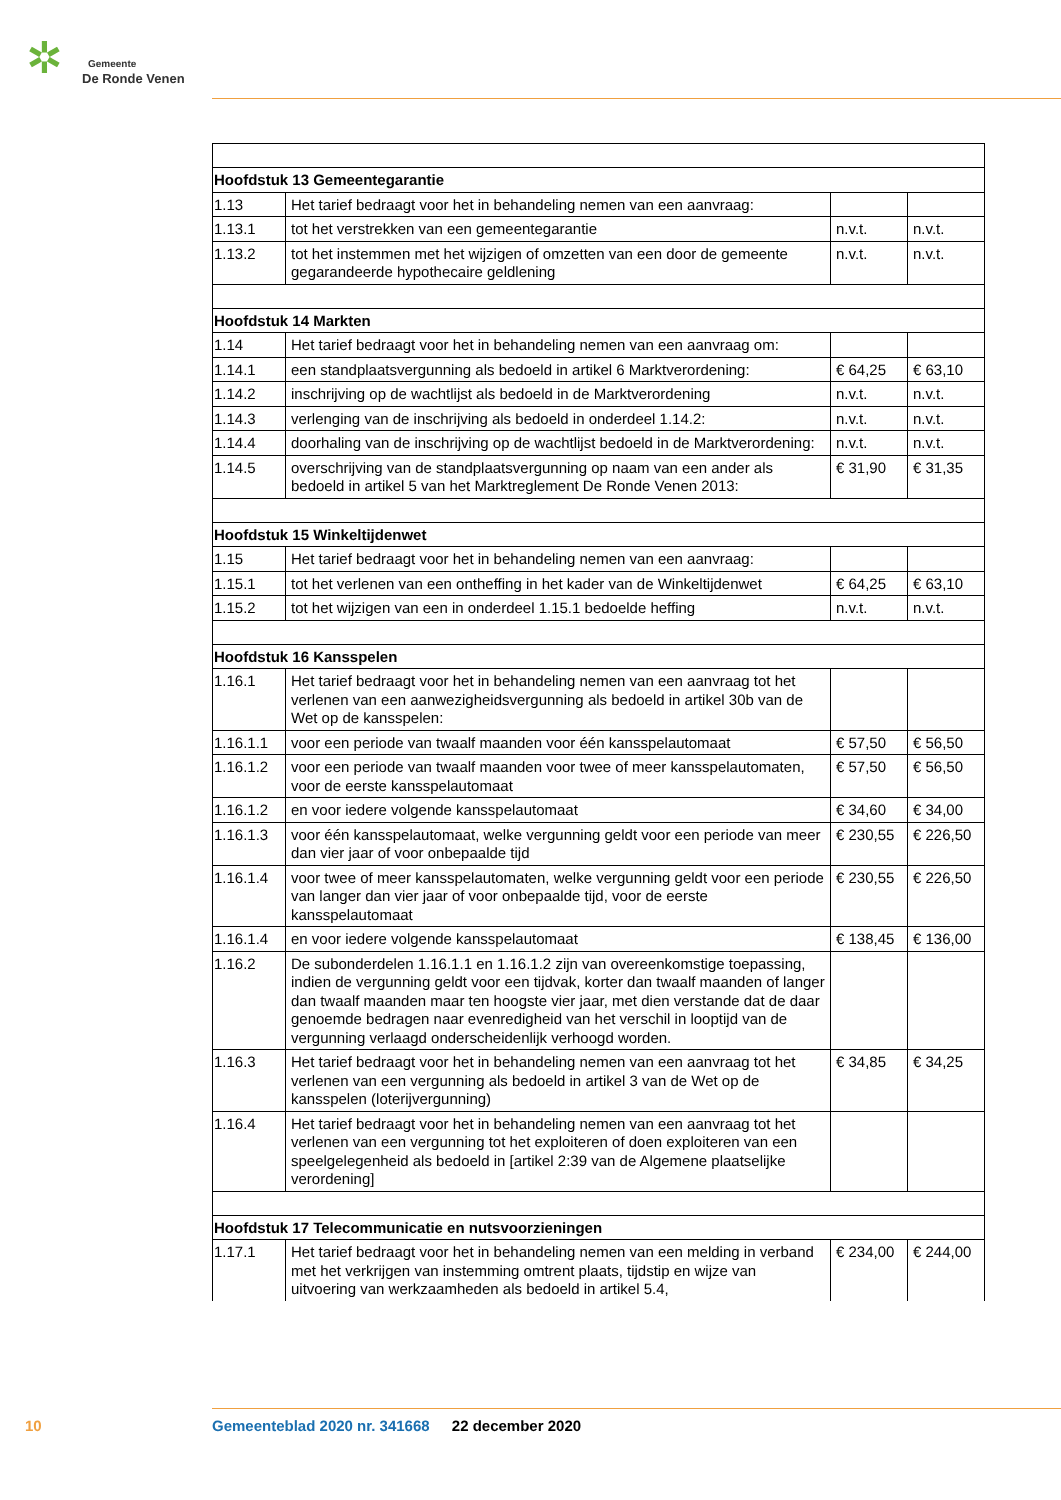✲
Gemeente
De Ronde Venen
| Hoofdstuk 13 Gemeentegarantie | | | |
| 1.13 | Het tarief bedraagt voor het in behandeling nemen van een aanvraag: | | |
| 1.13.1 | tot het verstrekken van een gemeentegarantie | n.v.t. | n.v.t. |
| 1.13.2 | tot het instemmen met het wijzigen of omzetten van een door de gemeente gegarandeerde hypothecaire geldlening | n.v.t. | n.v.t. |
| Hoofdstuk 14 Markten | | | |
| 1.14 | Het tarief bedraagt voor het in behandeling nemen van een aanvraag om: | | |
| 1.14.1 | een standplaatsvergunning als bedoeld in artikel 6 Marktverordening: | € 64,25 | € 63,10 |
| 1.14.2 | inschrijving op de wachtlijst als bedoeld in de Marktverordening | n.v.t. | n.v.t. |
| 1.14.3 | verlenging van de inschrijving als bedoeld in onderdeel 1.14.2: | n.v.t. | n.v.t. |
| 1.14.4 | doorhaling van de inschrijving op de wachtlijst bedoeld in de Marktverordening: | n.v.t. | n.v.t. |
| 1.14.5 | overschrijving van de standplaatsvergunning op naam van een ander als bedoeld in artikel 5 van het Marktreglement De Ronde Venen 2013: | € 31,90 | € 31,35 |
| Hoofdstuk 15 Winkeltijdenwet | | | |
| 1.15 | Het tarief bedraagt voor het in behandeling nemen van een aanvraag: | | |
| 1.15.1 | tot het verlenen van een ontheffing in het kader van de Winkeltijdenwet | € 64,25 | € 63,10 |
| 1.15.2 | tot het wijzigen van een in onderdeel 1.15.1 bedoelde heffing | n.v.t. | n.v.t. |
| Hoofdstuk 16 Kansspelen | | | |
| 1.16.1 | Het tarief bedraagt voor het in behandeling nemen van een aanvraag tot het verlenen van een aanwezigheidsvergunning als bedoeld in artikel 30b van de Wet op de kansspelen: | | |
| 1.16.1.1 | voor een periode van twaalf maanden voor één kansspelautomaat | € 57,50 | € 56,50 |
| 1.16.1.2 | voor een periode van twaalf maanden voor twee of meer kansspelautomaten, voor de eerste kansspelautomaat | € 57,50 | € 56,50 |
| 1.16.1.2 | en voor iedere volgende kansspelautomaat | € 34,60 | € 34,00 |
| 1.16.1.3 | voor één kansspelautomaat, welke vergunning geldt voor een periode van meer dan vier jaar of voor onbepaalde tijd | € 230,55 | € 226,50 |
| 1.16.1.4 | voor twee of meer kansspelautomaten, welke vergunning geldt voor een periode van langer dan vier jaar of voor onbepaalde tijd, voor de eerste kansspelautomaat | € 230,55 | € 226,50 |
| 1.16.1.4 | en voor iedere volgende kansspelautomaat | € 138,45 | € 136,00 |
| 1.16.2 | De subonderdelen 1.16.1.1 en 1.16.1.2 zijn van overeenkomstige toepassing, indien de vergunning geldt voor een tijdvak, korter dan twaalf maanden of langer dan twaalf maanden maar ten hoogste vier jaar, met dien verstande dat de daar genoemde bedragen naar evenredigheid van het verschil in looptijd van de vergunning verlaagd onderscheidenlijk verhoogd worden. | | |
| 1.16.3 | Het tarief bedraagt voor het in behandeling nemen van een aanvraag tot het verlenen van een vergunning als bedoeld in artikel 3 van de Wet op de kansspelen (loterijvergunning) | € 34,85 | € 34,25 |
| 1.16.4 | Het tarief bedraagt voor het in behandeling nemen van een aanvraag tot het verlenen van een vergunning tot het exploiteren of doen exploiteren van een speelgelegenheid als bedoeld in [artikel 2:39 van de Algemene plaatselijke verordening] | | |
| Hoofdstuk 17 Telecommunicatie en nutsvoorzieningen | | | |
| 1.17.1 | Het tarief bedraagt voor het in behandeling nemen van een melding in verband met het verkrijgen van instemming omtrent plaats, tijdstip en wijze van uitvoering van werkzaamheden als bedoeld in artikel 5.4, | € 234,00 | € 244,00 |
10
Gemeenteblad 2020 nr. 341668 22 december 2020